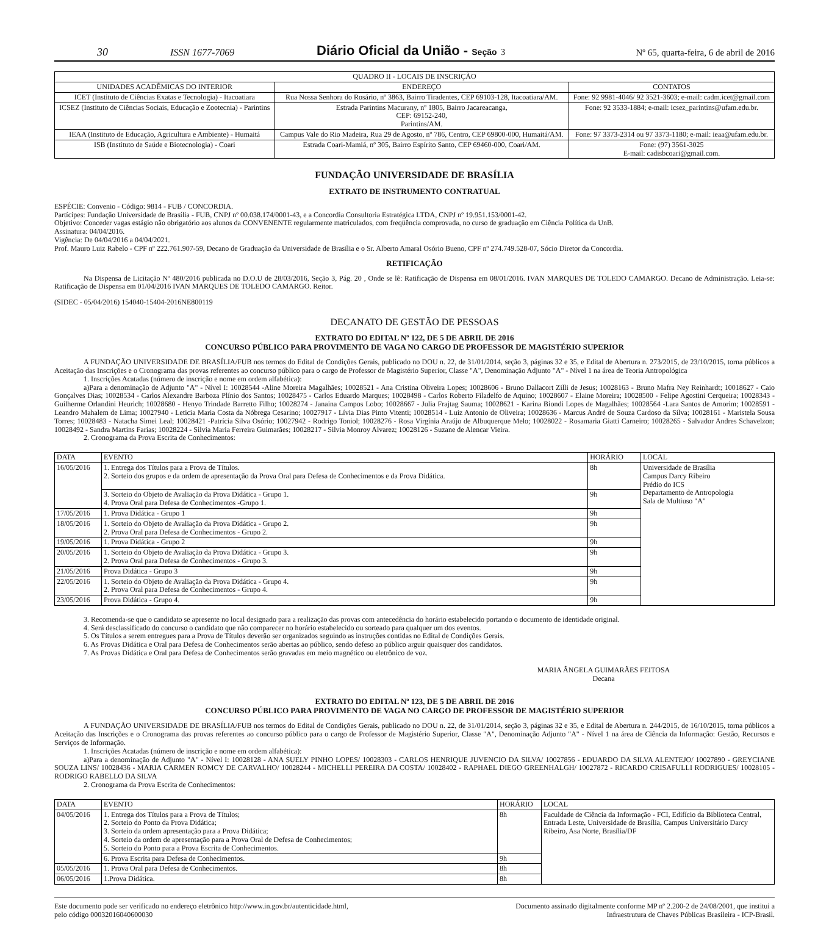30 ISSN 1677-7069 Diário Oficial da União - Seção 3 Nº 65, quarta-feira, 6 de abril de 2016
| QUADRO II - LOCAIS DE INSCRIÇÃO | | |
| --- | --- | --- |
| UNIDADES ACADÊMICAS DO INTERIOR | ENDEREÇO | CONTATOS |
| ICET (Instituto de Ciências Exatas e Tecnologia) - Itacoatiara | Rua Nossa Senhora do Rosário, nº 3863, Bairro Tiradentes, CEP 69103-128, Itacoatiara/AM. | Fone: 92 9981-4046/ 92 3521-3603; e-mail: cadm.icet@gmail.com |
| ICSEZ (Instituto de Ciências Sociais, Educação e Zootecnia) - Parintins | Estrada Parintins Macurany, nº 1805, Bairro Jacareacanga, CEP: 69152-240, Parintins/AM. | Fone: 92 3533-1884; e-mail: icsez_parintins@ufam.edu.br. |
| IEAA (Instituto de Educação, Agricultura e Ambiente) - Humaitá | Campus Vale do Rio Madeira, Rua 29 de Agosto, nº 786, Centro, CEP 69800-000, Humaitá/AM. | Fone: 97 3373-2314 ou 97 3373-1180; e-mail: ieaa@ufam.edu.br. |
| ISB (Instituto de Saúde e Biotecnologia) - Coari | Estrada Coari-Mamiá, nº 305, Bairro Espírito Santo, CEP 69460-000, Coari/AM. | Fone: (97) 3561-3025 E-mail: cadisbcoari@gmail.com. |
FUNDAÇÃO UNIVERSIDADE DE BRASÍLIA
EXTRATO DE INSTRUMENTO CONTRATUAL
ESPÉCIE: Convenio - Código: 9814 - FUB / CONCORDIA.
Partícipes: Fundação Universidade de Brasília - FUB, CNPJ nº 00.038.174/0001-43, e a Concordia Consultoria Estratégica LTDA, CNPJ nº 19.951.153/0001-42.
Objetivo: Conceder vagas estágio não obrigatório aos alunos da CONVENENTE regularmente matriculados, com freqüência comprovada, no curso de graduação em Ciência Política da UnB.
Assinatura: 04/04/2016.
Vigência: De 04/04/2016 a 04/04/2021.
Prof. Mauro Luiz Rabelo - CPF nº 222.761.907-59, Decano de Graduação da Universidade de Brasília e o Sr. Alberto Amaral Osório Bueno, CPF nº 274.749.528-07, Sócio Diretor da Concordia.
RETIFICAÇÃO
Na Dispensa de Licitação Nº 480/2016 publicada no D.O.U de 28/03/2016, Seção 3, Pág. 20 , Onde se lê: Ratificação de Dispensa em 08/01/2016. IVAN MARQUES DE TOLEDO CAMARGO. Decano de Administração. Leia-se: Ratificação de Dispensa em 01/04/2016 IVAN MARQUES DE TOLEDO CAMARGO. Reitor.
(SIDEC - 05/04/2016) 154040-15404-2016NE800119
DECANATO DE GESTÃO DE PESSOAS
EXTRATO DO EDITAL Nº 122, DE 5 DE ABRIL DE 2016
CONCURSO PÚBLICO PARA PROVIMENTO DE VAGA NO CARGO DE PROFESSOR DE MAGISTÉRIO SUPERIOR
A FUNDAÇÃO UNIVERSIDADE DE BRASÍLIA/FUB nos termos do Edital de Condições Gerais, publicado no DOU n. 22, de 31/01/2014, seção 3, páginas 32 e 35, e Edital de Abertura n. 273/2015, de 23/10/2015, torna públicos a Aceitação das Inscrições e o Cronograma das provas referentes ao concurso público para o cargo de Professor de Magistério Superior, Classe "A", Denominação Adjunto "A" - Nível 1 na área de Teoria Antropológica
1. Inscrições Acatadas (número de inscrição e nome em ordem alfabética):
a)Para a denominação de Adjunto "A" - Nível I: 10028544 -Aline Moreira Magalhães; 10028521 - Ana Cristina Oliveira Lopes; 10028606 - Bruno Dallacort Zilli de Jesus; 10028163 - Bruno Mafra Ney Reinhardt; 10018627 - Caio Gonçalves Dias; 10028534 - Carlos Alexandre Barboza Plínio dos Santos; 10028475 - Carlos Eduardo Marques; 10028498 - Carlos Roberto Filadelfo de Aquino; 10028607 - Elaine Moreira; 10028500 - Felipe Agostini Cerqueira; 10028343 -Guilherme Orlandini Heurich; 10028680 - Henyo Trindade Barretto Filho; 10028274 - Janaina Campos Lobo; 10028667 - Julia Frajtag Sauma; 10028621 - Karina Biondi Lopes de Magalhães; 10028564 -Lara Santos de Amorim; 10028591 - Leandro Mahalem de Lima; 10027940 - Leticia Maria Costa da Nóbrega Cesarino; 10027917 - Lívia Dias Pinto Vitenti; 10028514 - Luiz Antonio de Oliveira; 10028636 - Marcus André de Souza Cardoso da Silva; 10028161 - Maristela Sousa Torres; 10028483 - Natacha Simei Leal; 10028421 -Patrícia Silva Osório; 10027942 - Rodrigo Toniol; 10028276 - Rosa Virgínia Araújo de Albuquerque Melo; 10028022 - Rosamaria Giatti Carneiro; 10028265 - Salvador Andres Schavelzon; 10028492 - Sandra Martins Farias; 10028224 - Silvia Maria Ferreira Guimarães; 10028217 - Silvia Monroy Alvarez; 10028126 - Suzane de Alencar Vieira.
2. Cronograma da Prova Escrita de Conhecimentos:
| DATA | EVENTO | HORÁRIO | LOCAL |
| --- | --- | --- | --- |
| 16/05/2016 | 1. Entrega dos Títulos para a Prova de Títulos. 2. Sorteio dos grupos e da ordem de apresentação da Prova Oral para Defesa de Conhecimentos e da Prova Didática. | 8h | Universidade de Brasília Campus Darcy Ribeiro Prédio do ICS Departamento de Antropologia Sala de Multiuso "A" |
| | 3. Sorteio do Objeto de Avaliação da Prova Didática - Grupo 1. 4. Prova Oral para Defesa de Conhecimentos -Grupo 1. | 9h | |
| 17/05/2016 | 1. Prova Didática - Grupo 1 | 9h | |
| 18/05/2016 | 1. Sorteio do Objeto de Avaliação da Prova Didática - Grupo 2. 2. Prova Oral para Defesa de Conhecimentos - Grupo 2. | 9h | |
| 19/05/2016 | 1. Prova Didática - Grupo 2 | 9h | |
| 20/05/2016 | 1. Sorteio do Objeto de Avaliação da Prova Didática - Grupo 3. 2. Prova Oral para Defesa de Conhecimentos - Grupo 3. | 9h | |
| 21/05/2016 | Prova Didática - Grupo 3 | 9h | |
| 22/05/2016 | 1. Sorteio do Objeto de Avaliação da Prova Didática - Grupo 4. 2. Prova Oral para Defesa de Conhecimentos - Grupo 4. | 9h | |
| 23/05/2016 | Prova Didática - Grupo 4. | 9h | |
3. Recomenda-se que o candidato se apresente no local designado para a realização das provas com antecedência do horário estabelecido portando o documento de identidade original.
4. Será desclassificado do concurso o candidato que não comparecer no horário estabelecido ou sorteado para qualquer um dos eventos.
5. Os Títulos a serem entregues para a Prova de Títulos deverão ser organizados seguindo as instruções contidas no Edital de Condições Gerais.
6. As Provas Didática e Oral para Defesa de Conhecimentos serão abertas ao público, sendo defeso ao público arguir quaisquer dos candidatos.
7. As Provas Didática e Oral para Defesa de Conhecimentos serão gravadas em meio magnético ou eletrônico de voz.
MARIA ÂNGELA GUIMARÃES FEITOSA
Decana
EXTRATO DO EDITAL Nº 123, DE 5 DE ABRIL DE 2016
CONCURSO PÚBLICO PARA PROVIMENTO DE VAGA NO CARGO DE PROFESSOR DE MAGISTÉRIO SUPERIOR
A FUNDAÇÃO UNIVERSIDADE DE BRASÍLIA/FUB nos termos do Edital de Condições Gerais, publicado no DOU n. 22, de 31/01/2014, seção 3, páginas 32 e 35, e Edital de Abertura n. 244/2015, de 16/10/2015, torna públicos a Aceitação das Inscrições e o Cronograma das provas referentes ao concurso público para o cargo de Professor de Magistério Superior, Classe "A", Denominação Adjunto "A" - Nível 1 na área de Ciência da Informação: Gestão, Recursos e Serviços de Informação.
1. Inscrições Acatadas (número de inscrição e nome em ordem alfabética):
a)Para a denominação de Adjunto "A" - Nível I: 10028128 - ANA SUELY PINHO LOPES/ 10028303 - CARLOS HENRIQUE JUVENCIO DA SILVA/ 10027856 - EDUARDO DA SILVA ALENTEJO/ 10027890 - GREYCIANE SOUZA LINS/ 10028436 - MARIA CARMEN ROMCY DE CARVALHO/ 10028244 - MICHELLI PEREIRA DA COSTA/ 10028402 - RAPHAEL DIEGO GREENHALGH/ 10027872 - RICARDO CRISAFULLI RODRIGUES/ 10028105 - RODRIGO RABELLO DA SILVA
2. Cronograma da Prova Escrita de Conhecimentos:
| DATA | EVENTO | HORÁRIO | LOCAL |
| --- | --- | --- | --- |
| 04/05/2016 | 1. Entrega dos Títulos para a Prova de Títulos; 2. Sorteio do Ponto da Prova Didática; 3. Sorteio da ordem apresentação para a Prova Didática; 4. Sorteio da ordem de apresentação para a Prova Oral de Defesa de Conhecimentos; 5. Sorteio do Ponto para a Prova Escrita de Conhecimentos. | 8h | Faculdade de Ciência da Informação - FCI, Edifício da Biblioteca Central, Entrada Leste, Universidade de Brasília, Campus Universitário Darcy Ribeiro, Asa Norte, Brasília/DF |
| | 6. Prova Escrita para Defesa de Conhecimentos. | 9h | |
| 05/05/2016 | 1. Prova Oral para Defesa de Conhecimentos. | 8h | |
| 06/05/2016 | 1.Prova Didática. | 8h | |
Este documento pode ser verificado no endereço eletrônico http://www.in.gov.br/autenticidade.html,
pelo código 00032016040600030
Documento assinado digitalmente conforme MP nº 2.200-2 de 24/08/2001, que institui a
Infraestrutura de Chaves Públicas Brasileira - ICP-Brasil.